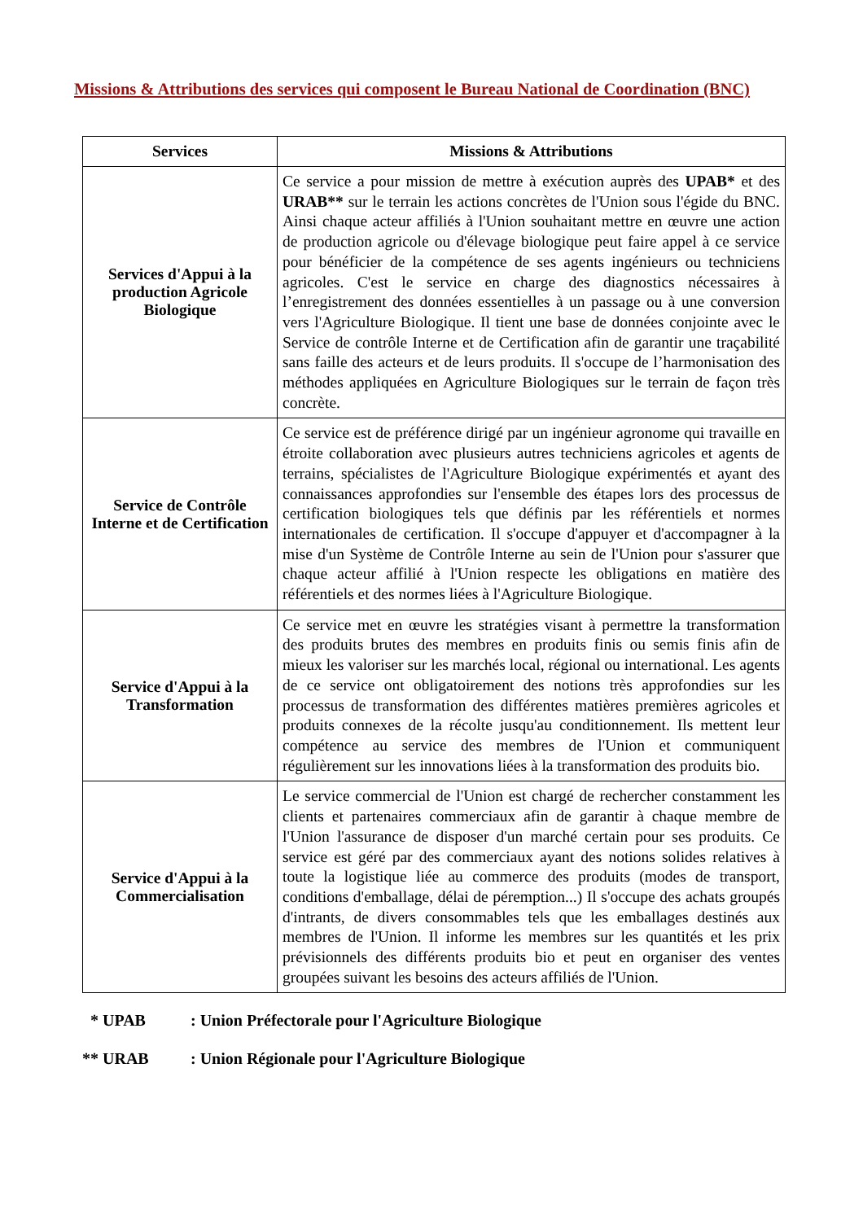Missions & Attributions des services qui composent le Bureau National de Coordination (BNC)
| Services | Missions & Attributions |
| --- | --- |
| Services d'Appui à la production Agricole Biologique | Ce service a pour mission de mettre à exécution auprès des UPAB* et des URAB** sur le terrain les actions concrètes de l'Union sous l'égide du BNC. Ainsi chaque acteur affiliés à l'Union souhaitant mettre en œuvre une action de production agricole ou d'élevage biologique peut faire appel à ce service pour bénéficier de la compétence de ses agents ingénieurs ou techniciens agricoles. C'est le service en charge des diagnostics nécessaires à l’enregistrement des données essentielles à un passage ou à une conversion vers l'Agriculture Biologique. Il tient une base de données conjointe avec le Service de contrôle Interne et de Certification afin de garantir une traçabilité sans faille des acteurs et de leurs produits. Il s'occupe de l’harmonisation des méthodes appliquées en Agriculture Biologiques sur le terrain de façon très concrète. |
| Service de Contrôle Interne et de Certification | Ce service est de préférence dirigé par un ingénieur agronome qui travaille en étroite collaboration avec plusieurs autres techniciens agricoles et agents de terrains, spécialistes de l'Agriculture Biologique expérimentés et ayant des connaissances approfondies sur l'ensemble des étapes lors des processus de certification biologiques tels que définis par les référentiels et normes internationales de certification. Il s'occupe d'appuyer et d'accompagner à la mise d'un Système de Contrôle Interne au sein de l'Union pour s'assurer que chaque acteur affilié à l'Union respecte les obligations en matière des référentiels et des normes liées à l'Agriculture Biologique. |
| Service d'Appui à la Transformation | Ce service met en œuvre les stratégies visant à permettre la transformation des produits brutes des membres en produits finis ou semis finis afin de mieux les valoriser sur les marchés local, régional ou international. Les agents de ce service ont obligatoirement des notions très approfondies sur les processus de transformation des différentes matières premières agricoles et produits connexes de la récolte jusqu'au conditionnement. Ils mettent leur compétence au service des membres de l'Union et communiquent régulièrement sur les innovations liées à la transformation des produits bio. |
| Service d'Appui à la Commercialisation | Le service commercial de l'Union est chargé de rechercher constamment les clients et partenaires commerciaux afin de garantir à chaque membre de l'Union l'assurance de disposer d'un marché certain pour ses produits. Ce service est géré par des commerciaux ayant des notions solides relatives à toute la logistique liée au commerce des produits (modes de transport, conditions d'emballage, délai de péremption...) Il s'occupe des achats groupés d'intrants, de divers consommables tels que les emballages destinés aux membres de l'Union. Il informe les membres sur les quantités et les prix prévisionnels des différents produits bio et peut en organiser des ventes groupées suivant les besoins des acteurs affiliés de l'Union. |
* UPAB : Union Préfectorale pour l'Agriculture Biologique
** URAB : Union Régionale pour l'Agriculture Biologique